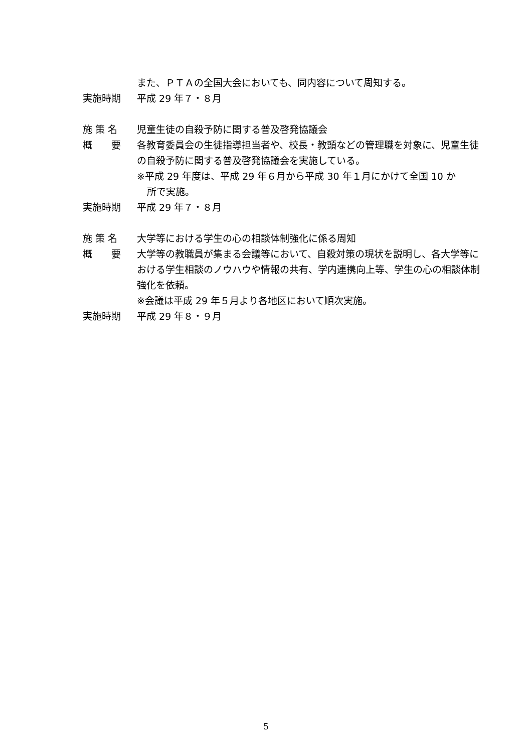また、ＰＴＡの全国大会においても、同内容について周知する。
実施時期 平成 29 年７・８月
施 策 名 児童生徒の自殺予防に関する普及啓発協議会
概　　要 各教育委員会の生徒指導担当者や、校長・教頭などの管理職を対象に、児童生徒の自殺予防に関する普及啓発協議会を実施している。
※平成 29 年度は、平成 29 年６月から平成 30 年１月にかけて全国 10 か
所で実施。
実施時期 平成 29 年７・８月
施 策 名 大学等における学生の心の相談体制強化に係る周知
概　　要 大学等の教職員が集まる会議等において、自殺対策の現状を説明し、各大学等における学生相談のノウハウや情報の共有、学内連携向上等、学生の心の相談体制強化を依頼。
※会議は平成 29 年５月より各地区において順次実施。
実施時期 平成 29 年８・９月
5